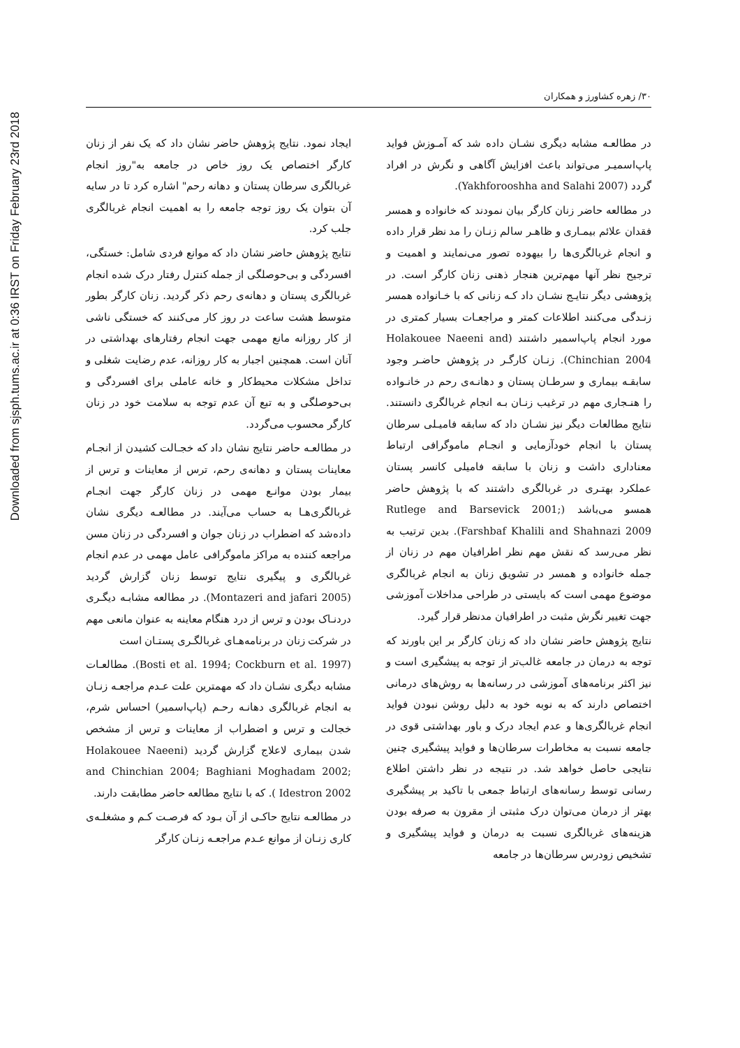Downloaded from sjsph.tums.ac.ir at 0:36 IRST on Friday February 23rd 2018
۳۰/ زهره کشاورز و همکاران
در مطالعـه مشابه دیگری نشـان داده شد که آمـوزش فواید پاپ‌اسمیـر می‌تواند باعث افزایش آگاهی و نگرش در افراد گردد (Yakhforooshha and Salahi 2007).
در مطالعه حاضر زنان کارگر بیان نمودند که خانواده و همسر فقدان علائم بیمـاری و ظاهـر سالم زنـان را مد نظر قرار داده و انجام غربالگری‌ها را بیهوده تصور می‌نمایند و اهمیت و ترجیح نظر آنها مهم‌ترین هنجار ذهنی زنان کارگر است. در پژوهشی دیگر نتایـج نشـان داد کـه زنانی که با خـانواده همسر زنـدگی می‌کنند اطلاعات کمتر و مراجعـات بسیار کمتری در مورد انجام پاپ‌اسمیر داشتند (Holakouee Naeeni and Chinchian 2004). زنـان کارگـر در پژوهش حاضـر وجود سابقـه بیماری و سرطـان پستان و دهانـه‌ی رحم در خانـواده را هنـجاری مهم در ترغیب زنـان بـه انجام غربالگری دانستند. نتایج مطالعات دیگر نیز نشـان داد که سابقه فامیـلی سرطان پستان با انجام خودآزمایی و انجـام ماموگرافی ارتباط معناداری داشت و زنان با سابقه فامیلی کانسر پستان عملکرد بهتـری در غربالگری داشتند که با پژوهش حاضر همسو می‌باشد (Rutlege and Barsevick 2001; Farshbaf Khalili and Shahnazi 2009). بدین ترتیب به نظر می‌رسد که نقش مهم نظر اطرافیان مهم در زنان از جمله خانواده و همسر در تشویق زنان به انجام غربالگری موضوع مهمی است که بایستی در طراحی مداخلات آموزشی جهت تغییر نگرش مثبت در اطرافیان مدنظر قرار گیرد.
نتایج پژوهش حاضر نشان داد که زنان کارگر بر این باورند که توجه به درمان در جامعه غالب‌تر از توجه به پیشگیری است و نیز اکثر برنامه‌های آموزشی در رسانه‌ها به روش‌های درمانی اختصاص دارند که به نوبه خود به دلیل روشن نبودن فواید انجام غربالگری‌ها و عدم ایجاد درک و باور بهداشتی قوی در جامعه نسبت به مخاطرات سرطان‌ها و فواید پیشگیری چنین نتایجی حاصل خواهد شد. در نتیجه در نظر داشتن اطلاع رسانی توسط رسانه‌های ارتباط جمعی با تاکید بر پیشگیری بهتر از درمان می‌توان درک مثبتی از مقرون به صرفه بودن هزینه‌های غربالگری نسبت به درمان و فواید پیشگیری و تشخیص زودرس سرطان‌ها در جامعه
ایجاد نمود. نتایج پژوهش حاضر نشان داد که یک نفر از زنان کارگر اختصاص یک روز خاص در جامعه به"روز انجام غربالگری سرطان پستان و دهانه رحم" اشاره کرد تا در سایه آن بتوان یک روز توجه جامعه را به اهمیت انجام غربالگری جلب کرد.
نتایج پژوهش حاضر نشان داد که موانع فردی شامل: خستگی، افسردگی و بی‌حوصلگی از جمله کنترل رفتار درک شده انجام غربالگری پستان و دهانه‌ی رحم ذکر گردید. زنان کارگر بطور متوسط هشت ساعت در روز کار می‌کنند که خستگی ناشی از کار روزانه مانع مهمی جهت انجام رفتارهای بهداشتی در آنان است. همچنین اجبار به کار روزانه، عدم رضایت شغلی و تداخل مشکلات محیط‌کار و خانه عاملی برای افسردگی و بی‌حوصلگی و به تبع آن عدم توجه به سلامت خود در زنان کارگر محسوب می‌گردد.
در مطالعـه حاضر نتایج نشان داد که خجـالت کشیدن از انجـام معاینات پستان و دهانه‌ی رحم، ترس از معاینات و ترس از بیمار بودن موانـع مهمی در زنان کارگر جهت انجـام غربالگری‌هـا به حساب می‌آیند. در مطالعـه دیگری نشان داده‌شد که اضطراب در زنان جوان و افسردگی در زنان مسن مراجعه کننده به مراکز ماموگرافی عامل مهمی در عدم انجام غربالگری و پیگیری نتایج توسط زنان گزارش گردید (Montazeri and jafari 2005). در مطالعه مشابـه دیگـری دردنـاک بودن و ترس از درد هنگام معاینه به عنوان مانعی مهم در شرکت زنان در برنامه‌هـای غربالگـری پستـان است
(Bosti et al. 1994; Cockburn et al. 1997). مطالعـات مشابه دیگری نشـان داد که مهمترین علت عـدم مراجعـه زنـان به انجام غربالگری دهانـه رحـم (پاپ‌اسمیر) احساس شرم، خجالت و ترس و اضطراب از معاینات و ترس از مشخص شدن بیماری لاعلاج گزارش گردید (Holakouee Naeeni and Chinchian 2004; Baghiani Moghadam 2002; Idestron 2002 ). که با نتایج مطالعه حاضر مطابقت دارند.
در مطالعـه نتایج حاکـی از آن بـود که فرصـت کـم و مشغلـه‌ی کاری زنـان از موانع عـدم مراجعـه زنـان کارگر